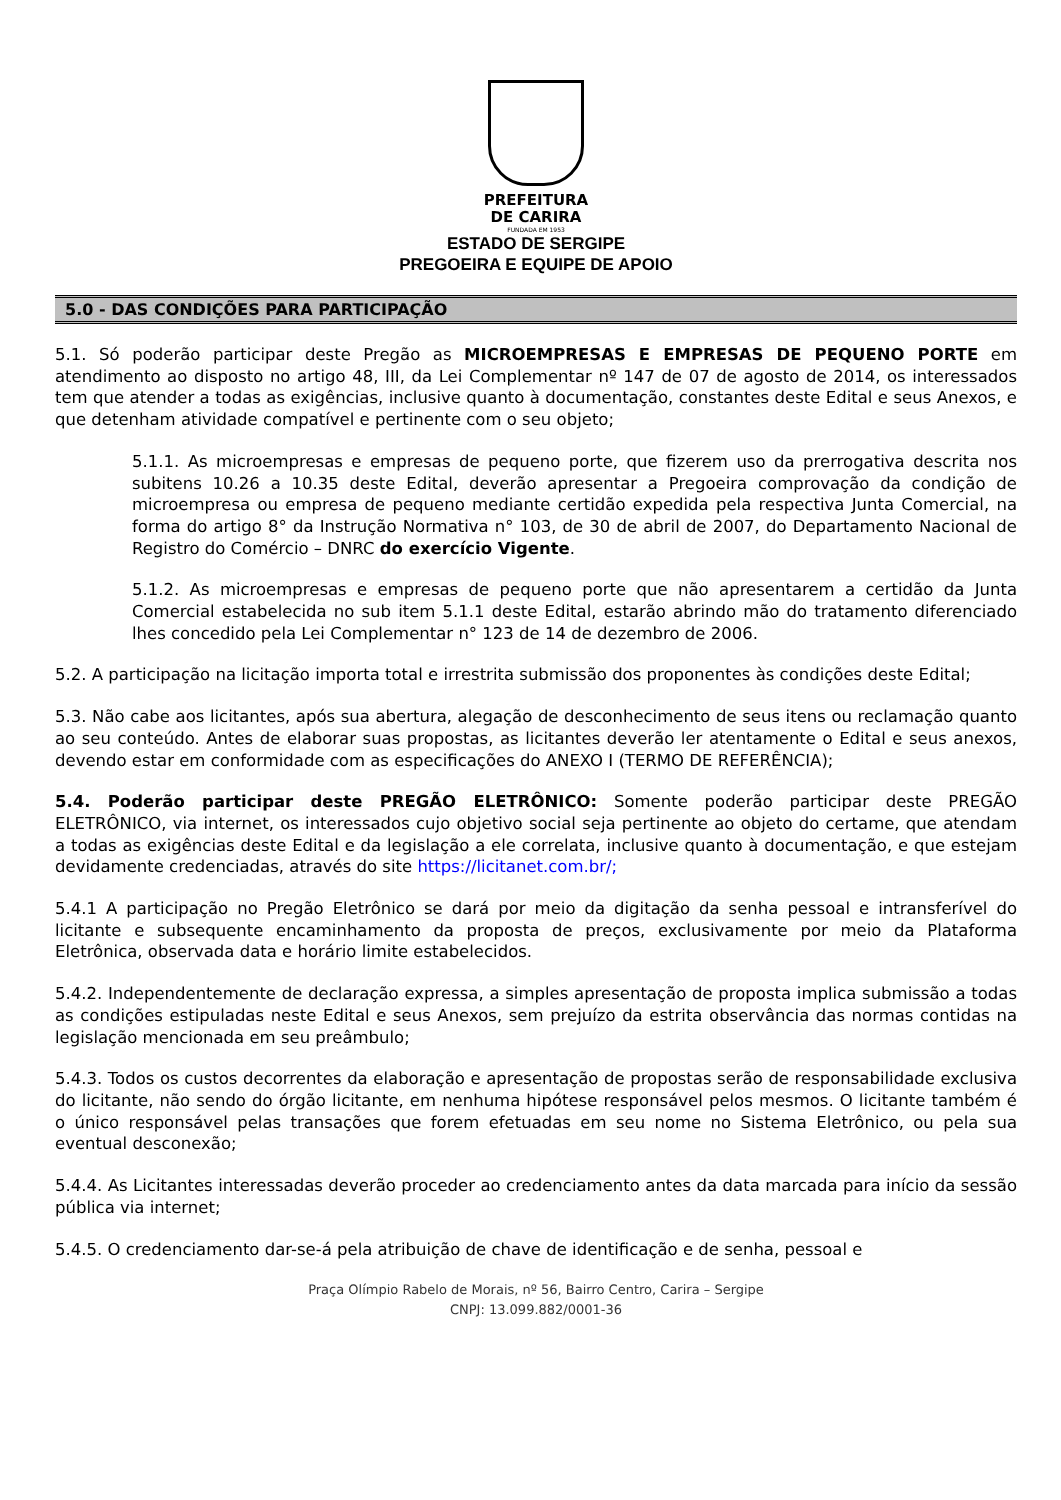PREFEITURA
DE CARIRA
FUNDADA EM 1953
ESTADO DE SERGIPE
PREGOEIRA E EQUIPE DE APOIO
5.0 - DAS CONDIÇÕES PARA PARTICIPAÇÃO
5.1. Só poderão participar deste Pregão as MICROEMPRESAS E EMPRESAS DE PEQUENO PORTE em atendimento ao disposto no artigo 48, III, da Lei Complementar nº 147 de 07 de agosto de 2014, os interessados tem que atender a todas as exigências, inclusive quanto à documentação, constantes deste Edital e seus Anexos, e que detenham atividade compatível e pertinente com o seu objeto;
5.1.1. As microempresas e empresas de pequeno porte, que fizerem uso da prerrogativa descrita nos subitens 10.26 a 10.35 deste Edital, deverão apresentar a Pregoeira comprovação da condição de microempresa ou empresa de pequeno mediante certidão expedida pela respectiva Junta Comercial, na forma do artigo 8° da Instrução Normativa n° 103, de 30 de abril de 2007, do Departamento Nacional de Registro do Comércio – DNRC do exercício Vigente.
5.1.2. As microempresas e empresas de pequeno porte que não apresentarem a certidão da Junta Comercial estabelecida no sub item 5.1.1 deste Edital, estarão abrindo mão do tratamento diferenciado lhes concedido pela Lei Complementar n° 123 de 14 de dezembro de 2006.
5.2. A participação na licitação importa total e irrestrita submissão dos proponentes às condições deste Edital;
5.3. Não cabe aos licitantes, após sua abertura, alegação de desconhecimento de seus itens ou reclamação quanto ao seu conteúdo. Antes de elaborar suas propostas, as licitantes deverão ler atentamente o Edital e seus anexos, devendo estar em conformidade com as especificações do ANEXO I (TERMO DE REFERÊNCIA);
5.4. Poderão participar deste PREGÃO ELETRÔNICO: Somente poderão participar deste PREGÃO ELETRÔNICO, via internet, os interessados cujo objetivo social seja pertinente ao objeto do certame, que atendam a todas as exigências deste Edital e da legislação a ele correlata, inclusive quanto à documentação, e que estejam devidamente credenciadas, através do site https://licitanet.com.br/;
5.4.1 A participação no Pregão Eletrônico se dará por meio da digitação da senha pessoal e intransferível do licitante e subsequente encaminhamento da proposta de preços, exclusivamente por meio da Plataforma Eletrônica, observada data e horário limite estabelecidos.
5.4.2. Independentemente de declaração expressa, a simples apresentação de proposta implica submissão a todas as condições estipuladas neste Edital e seus Anexos, sem prejuízo da estrita observância das normas contidas na legislação mencionada em seu preâmbulo;
5.4.3. Todos os custos decorrentes da elaboração e apresentação de propostas serão de responsabilidade exclusiva do licitante, não sendo do órgão licitante, em nenhuma hipótese responsável pelos mesmos. O licitante também é o único responsável pelas transações que forem efetuadas em seu nome no Sistema Eletrônico, ou pela sua eventual desconexão;
5.4.4. As Licitantes interessadas deverão proceder ao credenciamento antes da data marcada para início da sessão pública via internet;
5.4.5. O credenciamento dar-se-á pela atribuição de chave de identificação e de senha, pessoal e
Praça Olímpio Rabelo de Morais, nº 56, Bairro Centro, Carira – Sergipe
CNPJ: 13.099.882/0001-36